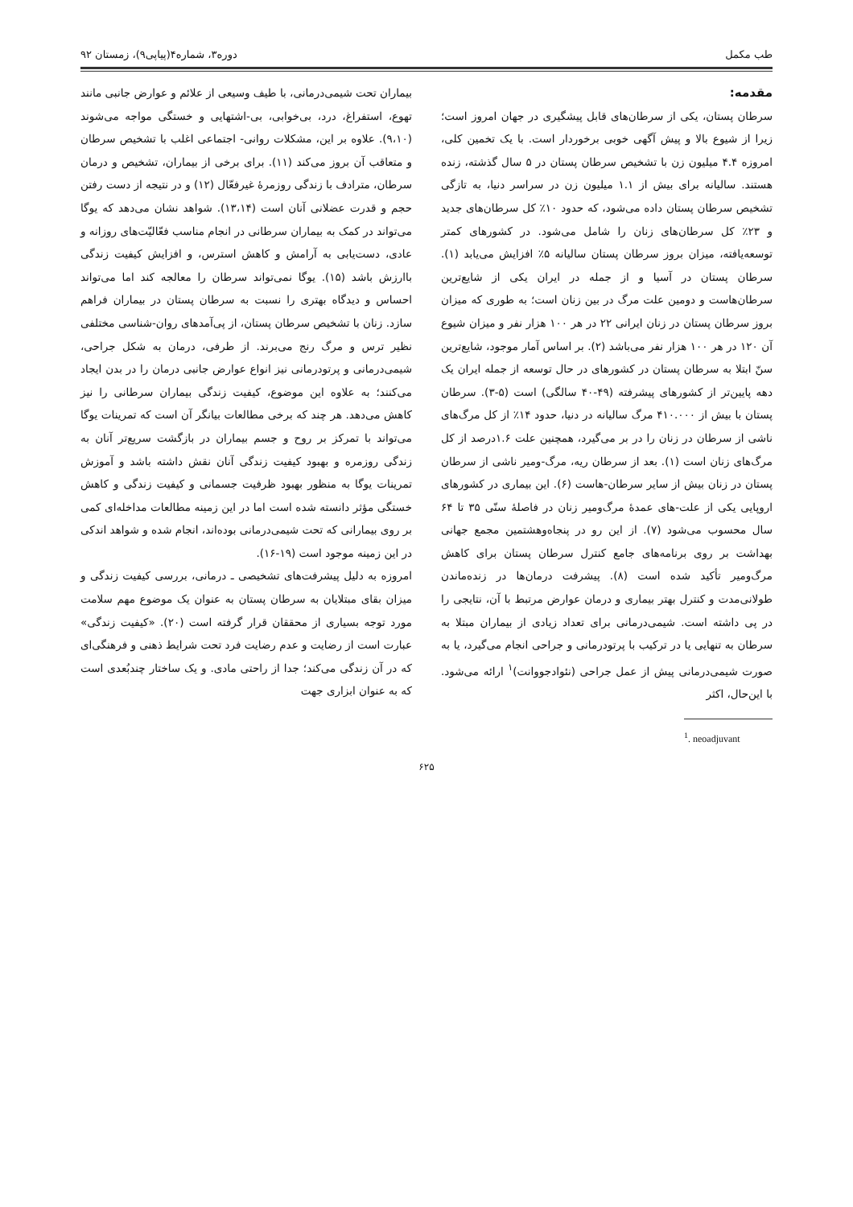طب مکمل دوره۳، شماره۴(پیاپی۹)، زمستان ۹۲
مقدمه:
سرطان پستان، یکی از سرطان‌های قابل پیشگیری در جهان امروز است؛ زیرا از شیوع بالا و پیش آگهی خوبی برخوردار است. با یک تخمین کلی، امروزه ۴.۴ میلیون زن با تشخیص سرطان پستان در ۵ سال گذشته، زنده هستند. سالیانه برای بیش از ۱.۱ میلیون زن در سراسر دنیا، به تازگی تشخیص سرطان پستان داده می‌شود، که حدود ۱۰٪ کل سرطان‌های جدید و ۲۳٪ کل سرطان‌های زنان را شامل می‌شود. در کشورهای کمتر توسعه‌یافته، میزان بروز سرطان پستان سالیانه ۵٪ افزایش می‌یابد (۱). سرطان پستان در آسیا و از جمله در ایران یکی از شایع‌ترین سرطان‌هاست و دومین علت مرگ در بین زنان است؛ به طوری که میزان بروز سرطان پستان در زنان ایرانی ۲۲ در هر ۱۰۰ هزار نفر و میزان شیوع آن ۱۲۰ در هر ۱۰۰ هزار نفر می‌باشد (۲). بر اساس آمار موجود، شایع‌ترین سنّ ابتلا به سرطان پستان در کشورهای در حال توسعه از جمله ایران یک دهه پایین‌تر از کشورهای پیشرفته (۴۹-۴۰ سالگی) است (۵-۳). سرطان پستان با بیش از ۴۱۰.۰۰۰ مرگ سالیانه در دنیا، حدود ۱۴٪ از کل مرگ‌های ناشی از سرطان در زنان را در بر می‌گیرد، همچنین علت ۱.۶درصد از کل مرگ‌های زنان است (۱). بعد از سرطان ریه، مرگ-ومیر ناشی از سرطان پستان در زنان بیش از سایر سرطان-هاست (۶). این بیماری در کشورهای اروپایی یکی از علت-های عمدهٔ مرگ‌ومیر زنان در فاصلهٔ سنّی ۳۵ تا ۶۴ سال محسوب می‌شود (۷). از این رو در پنجاه‌وهشتمین مجمع جهانی بهداشت بر روی برنامه‌های جامع کنترل سرطان پستان برای کاهش مرگ‌ومیر تأکید شده است (۸). پیشرفت درمان‌ها در زنده‌ماندن طولانی‌مدت و کنترل بهتر بیماری و درمان عوارض مرتبط با آن، نتایجی را در پی داشته است. شیمی‌درمانی برای تعداد زیادی از بیماران مبتلا به سرطان به تنهایی یا در ترکیب با پرتودرمانی و جراحی انجام می‌گیرد، یا به صورت شیمی‌درمانی پیش از عمل جراحی (نئوادجووانت)<sup>۱</sup> ارائه می‌شود. با این‌حال، اکثر
<sup>1</sup>. neoadjuvant
بیماران تحت شیمی‌درمانی، با طیف وسیعی از علائم و عوارض جانبی مانند تهوع، استفراغ، درد، بی‌خوابی، بی-اشتهایی و خستگی مواجه می‌شوند (۹،۱۰). علاوه بر این، مشکلات روانی- اجتماعی اغلب با تشخیص سرطان و متعاقب آن بروز می‌کند (۱۱). برای برخی از بیماران، تشخیص و درمان سرطان، مترادف با زندگی روزمرهٔ غیرفعّال (۱۲) و در نتیجه از دست رفتن حجم و قدرت عضلانی آنان است (۱۳،۱۴). شواهد نشان می‌دهد که یوگا می‌تواند در کمک به بیماران سرطانی در انجام مناسب فعّالیّت‌های روزانه و عادی، دست‌یابی به آرامش و کاهش استرس، و افزایش کیفیت زندگی باارزش باشد (۱۵). یوگا نمی‌تواند سرطان را معالجه کند اما می‌تواند احساس و دیدگاه بهتری را نسبت به سرطان پستان در بیماران فراهم سازد. زنان با تشخیص سرطان پستان، از پی‌آمدهای روان-شناسی مختلفی نظیر ترس و مرگ رنج می‌برند. از طرفی، درمان به شکل جراحی، شیمی‌درمانی و پرتودرمانی نیز انواع عوارض جانبی درمان را در بدن ایجاد می‌کنند؛ به علاوه این موضوع، کیفیت زندگی بیماران سرطانی را نیز کاهش می‌دهد. هر چند که برخی مطالعات بیانگر آن است که تمرینات یوگا می‌تواند با تمرکز بر روح و جسم بیماران در بازگشت سریع‌تر آنان به زندگی روزمره و بهبود کیفیت زندگی آنان نقش داشته باشد و آموزش تمرینات یوگا به منظور بهبود ظرفیت جسمانی و کیفیت زندگی و کاهش خستگی مؤثر دانسته شده است اما در این زمینه مطالعات مداخله‌ای کمی بر روی بیمارانی که تحت شیمی‌درمانی بوده‌اند، انجام شده و شواهد اندکی در این زمینه موجود است (۱۹-۱۶).
امروزه به دلیل پیشرفت‌های تشخیصی ـ درمانی، بررسی کیفیت زندگی و میزان بقای مبتلایان به سرطان پستان به عنوان یک موضوع مهم سلامت مورد توجه بسیاری از محققان قرار گرفته است (۲۰). «کیفیت زندگی» عبارت است از رضایت و عدم رضایت فرد تحت شرایط ذهنی و فرهنگی‌ای که در آن زندگی می‌کند؛ جدا از راحتی مادی. و یک ساختار چندبُعدی است که به عنوان ابزاری جهت
۶۲۵